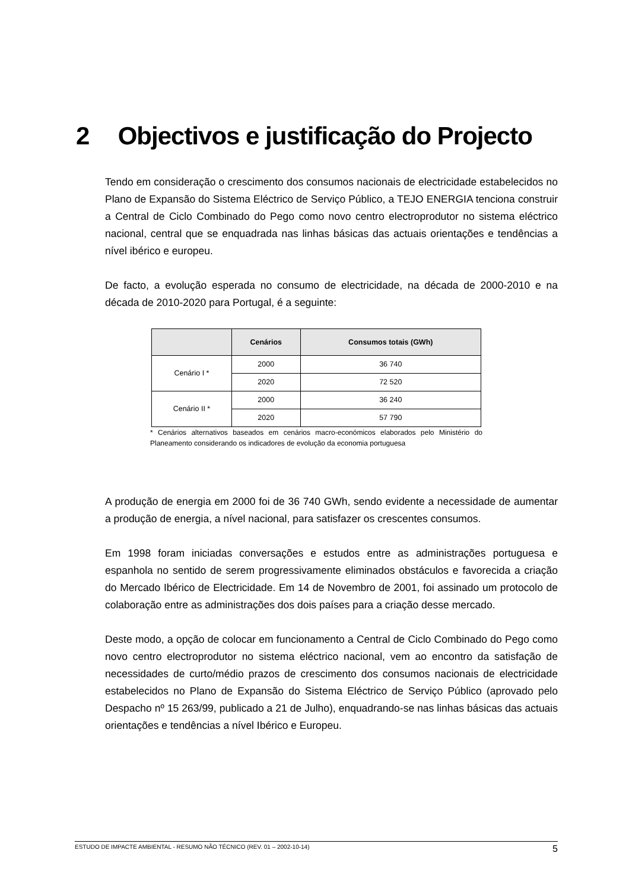2 Objectivos e justificação do Projecto
Tendo em consideração o crescimento dos consumos nacionais de electricidade estabelecidos no Plano de Expansão do Sistema Eléctrico de Serviço Público, a TEJO ENERGIA tenciona construir a Central de Ciclo Combinado do Pego como novo centro electroprodutor no sistema eléctrico nacional, central que se enquadrada nas linhas básicas das actuais orientações e tendências a nível ibérico e europeu.
De facto, a evolução esperada no consumo de electricidade, na década de 2000-2010 e na década de 2010-2020 para Portugal, é a seguinte:
| | Cenários | Consumos totais (GWh) |
| --- | --- | --- |
| Cenário I * | 2000 | 36 740 |
| | 2020 | 72 520 |
| Cenário II * | 2000 | 36 240 |
| | 2020 | 57 790 |
* Cenários alternativos baseados em cenários macro-económicos elaborados pelo Ministério do Planeamento considerando os indicadores de evolução da economia portuguesa
A produção de energia em 2000 foi de 36 740 GWh, sendo evidente a necessidade de aumentar a produção de energia, a nível nacional, para satisfazer os crescentes consumos.
Em 1998 foram iniciadas conversações e estudos entre as administrações portuguesa e espanhola no sentido de serem progressivamente eliminados obstáculos e favorecida a criação do Mercado Ibérico de Electricidade. Em 14 de Novembro de 2001, foi assinado um protocolo de colaboração entre as administrações dos dois países para a criação desse mercado.
Deste modo, a opção de colocar em funcionamento a Central de Ciclo Combinado do Pego como novo centro electroprodutor no sistema eléctrico nacional, vem ao encontro da satisfação de necessidades de curto/médio prazos de crescimento dos consumos nacionais de electricidade estabelecidos no Plano de Expansão do Sistema Eléctrico de Serviço Público (aprovado pelo Despacho nº 15 263/99, publicado a 21 de Julho), enquadrando-se nas linhas básicas das actuais orientações e tendências a nível Ibérico e Europeu.
ESTUDO DE IMPACTE AMBIENTAL - RESUMO NÃO TÉCNICO (REV. 01 – 2002-10-14) 5